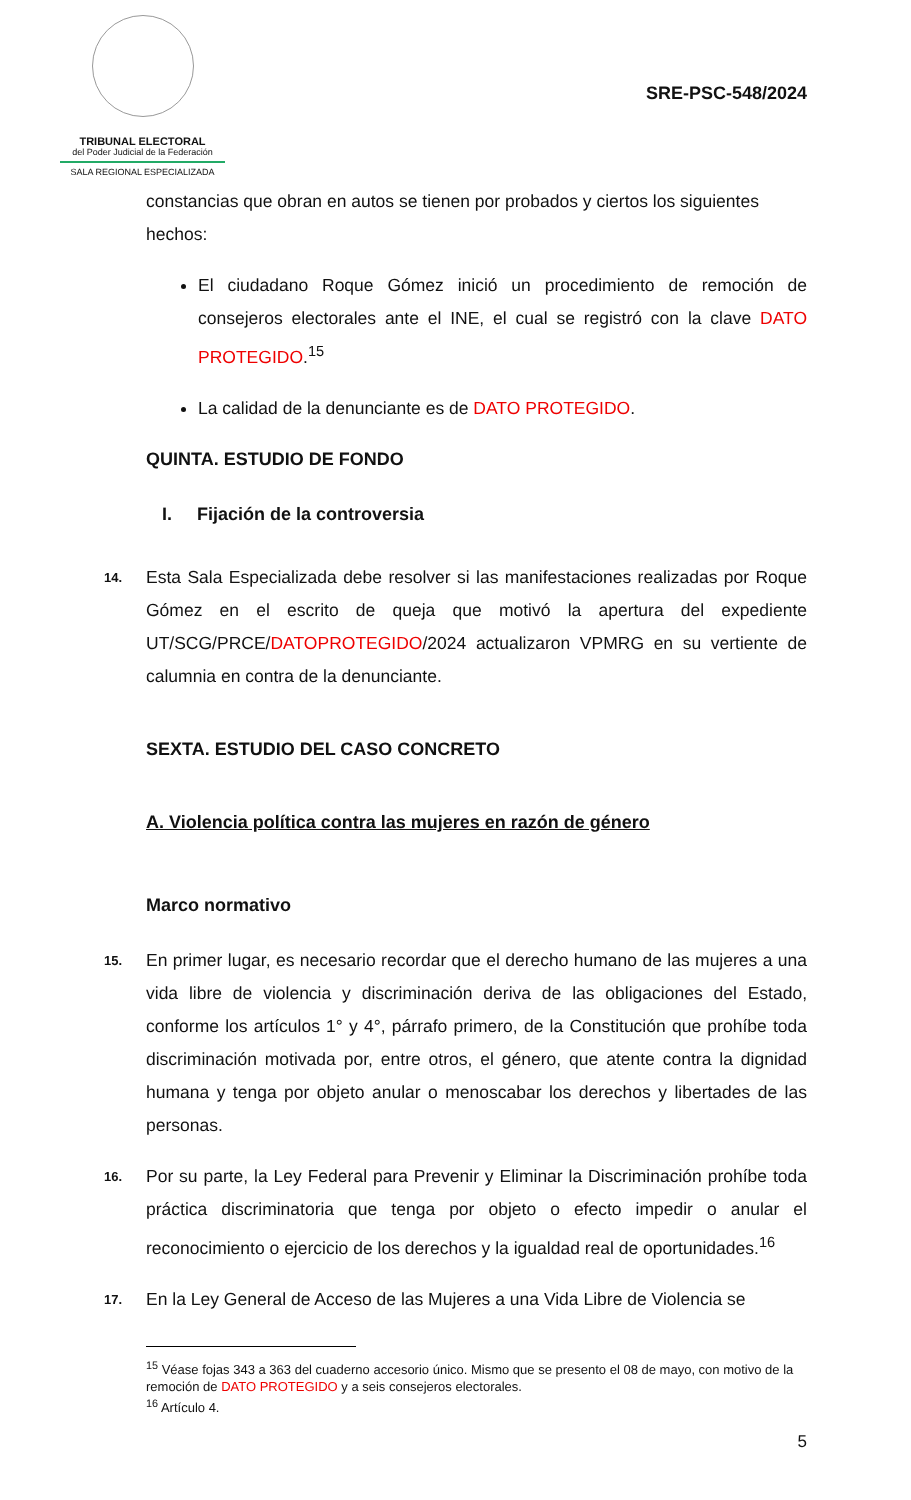TRIBUNAL ELECTORAL
del Poder Judicial de la Federación
SALA REGIONAL ESPECIALIZADA
SRE-PSC-548/2024
constancias que obran en autos se tienen por probados y ciertos los siguientes hechos:
El ciudadano Roque Gómez inició un procedimiento de remoción de consejeros electorales ante el INE, el cual se registró con la clave DATO PROTEGIDO.<sup>15</sup>
La calidad de la denunciante es de DATO PROTEGIDO.
QUINTA. ESTUDIO DE FONDO
I. Fijación de la controversia
14. Esta Sala Especializada debe resolver si las manifestaciones realizadas por Roque Gómez en el escrito de queja que motivó la apertura del expediente UT/SCG/PRCE/DATOPROTEGIDO/2024 actualizaron VPMRG en su vertiente de calumnia en contra de la denunciante.
SEXTA. ESTUDIO DEL CASO CONCRETO
A. Violencia política contra las mujeres en razón de género
Marco normativo
15. En primer lugar, es necesario recordar que el derecho humano de las mujeres a una vida libre de violencia y discriminación deriva de las obligaciones del Estado, conforme los artículos 1° y 4°, párrafo primero, de la Constitución que prohíbe toda discriminación motivada por, entre otros, el género, que atente contra la dignidad humana y tenga por objeto anular o menoscabar los derechos y libertades de las personas.
16. Por su parte, la Ley Federal para Prevenir y Eliminar la Discriminación prohíbe toda práctica discriminatoria que tenga por objeto o efecto impedir o anular el reconocimiento o ejercicio de los derechos y la igualdad real de oportunidades.<sup>16</sup>
17. En la Ley General de Acceso de las Mujeres a una Vida Libre de Violencia se
<sup>15</sup> Véase fojas 343 a 363 del cuaderno accesorio único. Mismo que se presento el 08 de mayo, con motivo de la remoción de DATO PROTEGIDO y a seis consejeros electorales.
<sup>16</sup> Artículo 4.
5